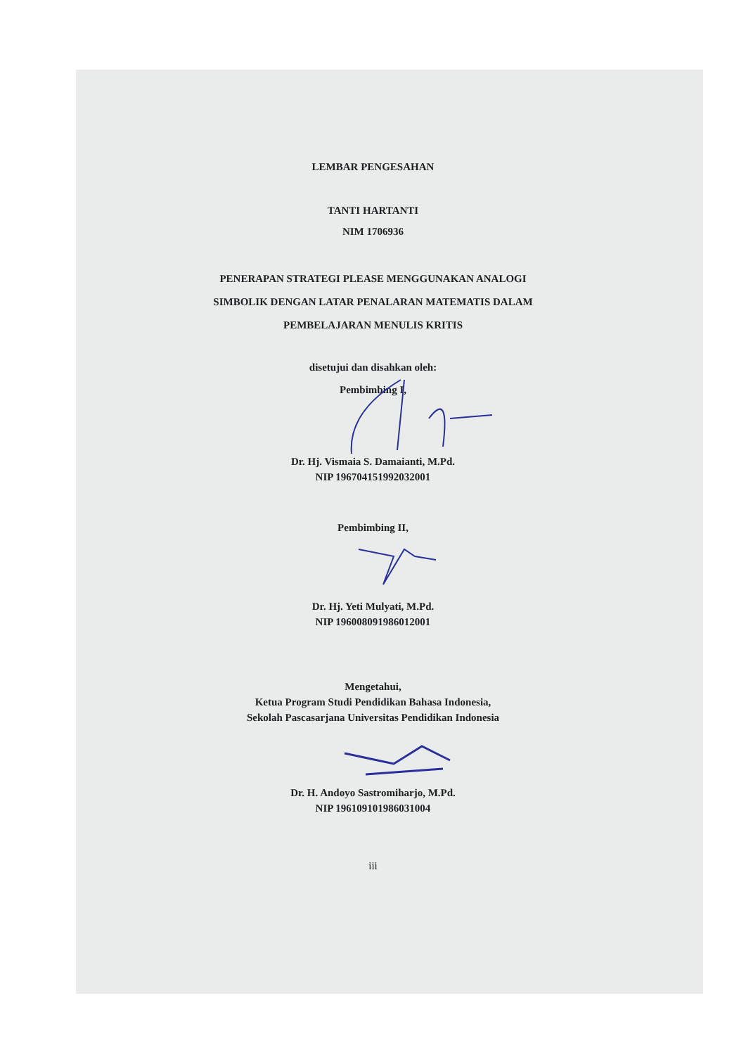LEMBAR PENGESAHAN
TANTI HARTANTI
NIM 1706936
PENERAPAN STRATEGI PLEASE MENGGUNAKAN ANALOGI
SIMBOLIK DENGAN LATAR PENALARAN MATEMATIS DALAM
PEMBELAJARAN MENULIS KRITIS
disetujui dan disahkan oleh:
Pembimbing I,
Dr. Hj. Vismaia S. Damaianti, M.Pd.
NIP 196704151992032001
Pembimbing II,
Dr. Hj. Yeti Mulyati, M.Pd.
NIP 196008091986012001
Mengetahui,
Ketua Program Studi Pendidikan Bahasa Indonesia,
Sekolah Pascasarjana Universitas Pendidikan Indonesia
Dr. H. Andoyo Sastromiharjo, M.Pd.
NIP 196109101986031004
iii